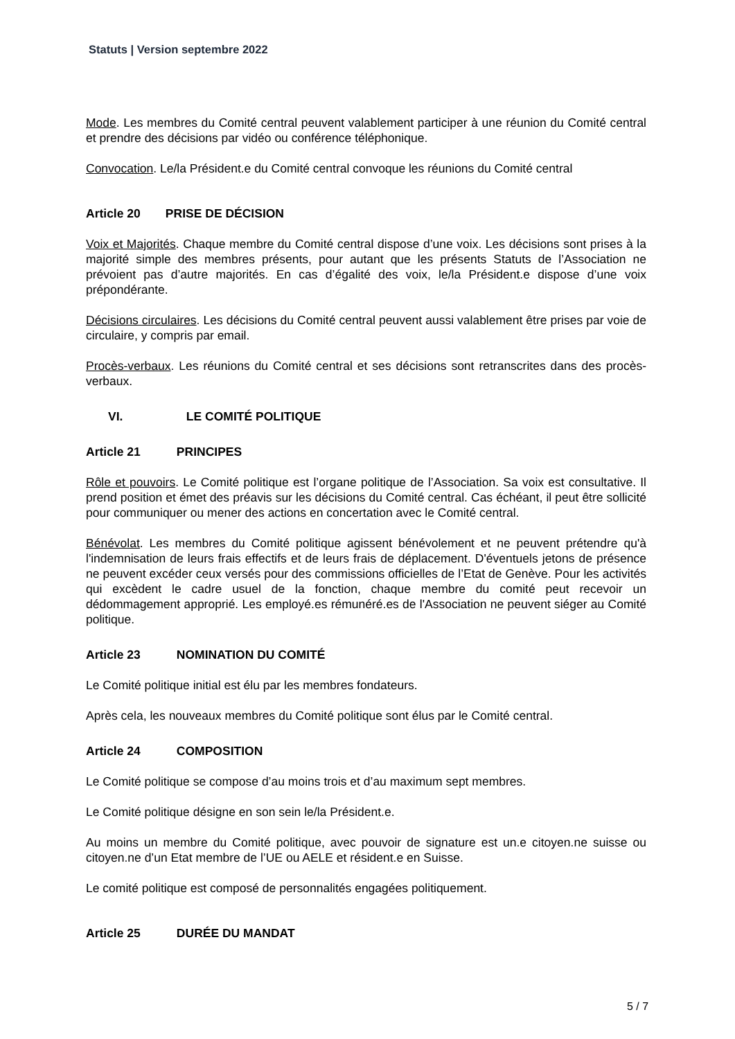Statuts | Version septembre 2022
Mode. Les membres du Comité central peuvent valablement participer à une réunion du Comité central et prendre des décisions par vidéo ou conférence téléphonique.
Convocation. Le/la Président.e du Comité central convoque les réunions du Comité central
Article 20 PRISE DE DÉCISION
Voix et Majorités. Chaque membre du Comité central dispose d’une voix. Les décisions sont prises à la majorité simple des membres présents, pour autant que les présents Statuts de l’Association ne prévoient pas d’autre majorités. En cas d’égalité des voix, le/la Président.e dispose d’une voix prépondérante.
Décisions circulaires. Les décisions du Comité central peuvent aussi valablement être prises par voie de circulaire, y compris par email.
Procès-verbaux. Les réunions du Comité central et ses décisions sont retranscrites dans des procès-verbaux.
VI. LE COMITÉ POLITIQUE
Article 21 PRINCIPES
Rôle et pouvoirs. Le Comité politique est l’organe politique de l’Association. Sa voix est consultative. Il prend position et émet des préavis sur les décisions du Comité central. Cas échéant, il peut être sollicité pour communiquer ou mener des actions en concertation avec le Comité central.
Bénévolat. Les membres du Comité politique agissent bénévolement et ne peuvent prétendre qu'à l'indemnisation de leurs frais effectifs et de leurs frais de déplacement. D'éventuels jetons de présence ne peuvent excéder ceux versés pour des commissions officielles de l’Etat de Genève. Pour les activités qui excèdent le cadre usuel de la fonction, chaque membre du comité peut recevoir un dédommagement approprié. Les employé.es rémunéré.es de l'Association ne peuvent siéger au Comité politique.
Article 23 NOMINATION DU COMITÉ
Le Comité politique initial est élu par les membres fondateurs.
Après cela, les nouveaux membres du Comité politique sont élus par le Comité central.
Article 24 COMPOSITION
Le Comité politique se compose d’au moins trois et d’au maximum sept membres.
Le Comité politique désigne en son sein le/la Président.e.
Au moins un membre du Comité politique, avec pouvoir de signature est un.e citoyen.ne suisse ou citoyen.ne d’un Etat membre de l’UE ou AELE et résident.e en Suisse.
Le comité politique est composé de personnalités engagées politiquement.
Article 25 DURÉE DU MANDAT
5 / 7